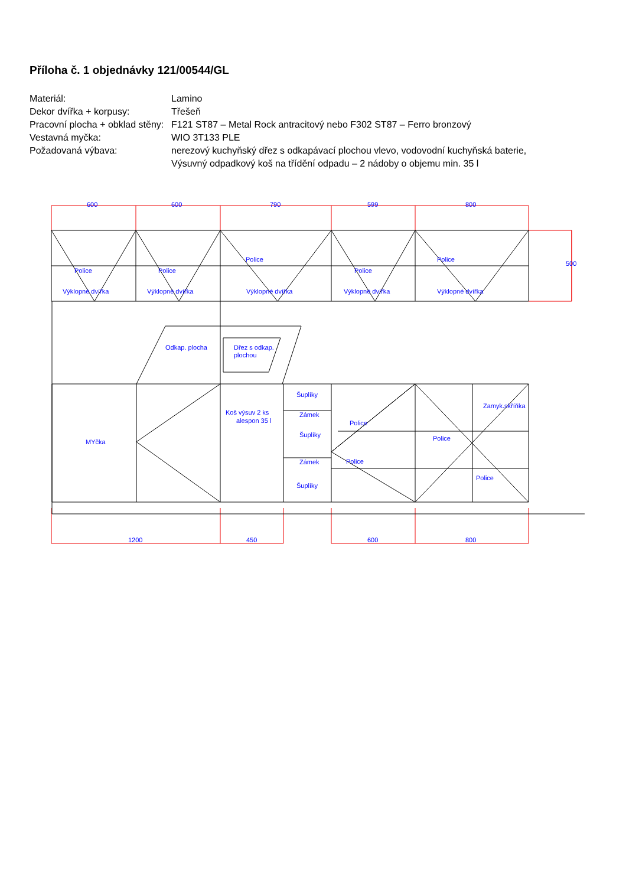Příloha č. 1 objednávky 121/00544/GL
| Materiál: | Lamino |
| Dekor dvířka + korpusy: | Třešeň |
| Pracovní plocha + obklad stěny: | F121 ST87 – Metal Rock antracitový nebo F302 ST87 – Ferro bronzový |
| Vestavná myčka: | WIO 3T133 PLE |
| Požadovaná výbava: | nerezový kuchyňský dřez s odkapávací plochou vlevo, vodovodní kuchyňská baterie, Výsuvný odpadkový koš na třídění odpadu – 2 nádoby o objemu min. 35 l |
600
600
790
599
800
500
1200
450
600
800
Police
Police
Police
Police
Police
Výklopné dvířka
Výklopné dvířka
Výklopné dvířka
Výklopné dvířka
Výklopné dvířka
Odkap. plocha
Dřez s odkap.
plochou
MYčka
Koš výsuv 2 ks
alespon 35 l
Šuplíky
Zámek
Šuplíky
Zámek
Šuplíky
Police
Police
Police
Zamyk.skříňka
Police